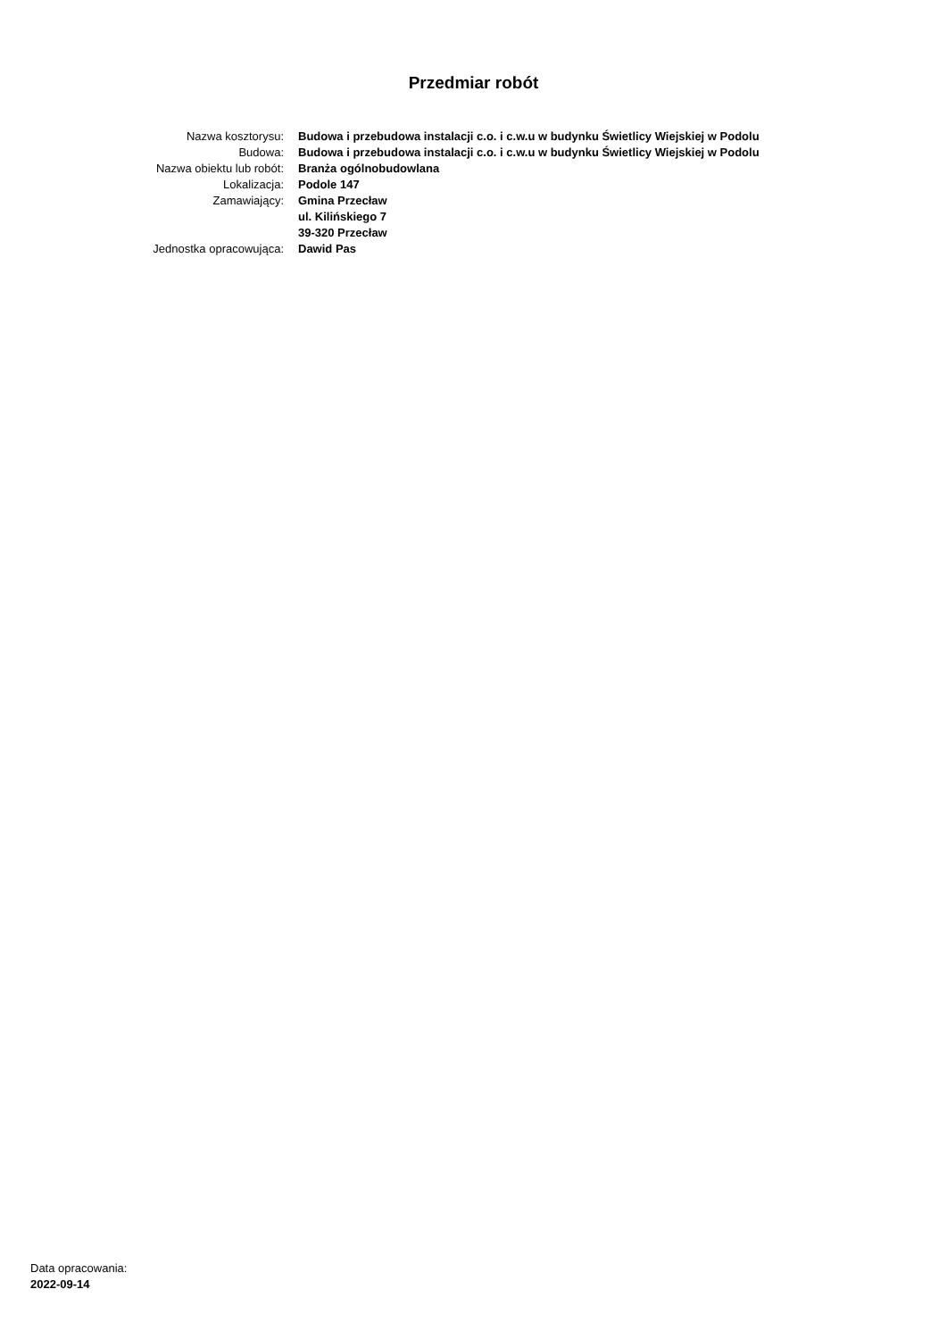Przedmiar robót
Nazwa kosztorysu:
Budowa i przebudowa instalacji c.o. i c.w.u w budynku Świetlicy Wiejskiej w Podolu
Budowa:
Budowa i przebudowa instalacji c.o. i c.w.u w budynku Świetlicy Wiejskiej w Podolu
Nazwa obiektu lub robót:
Branża ogólnobudowlana
Lokalizacja:
Podole 147
Zamawiający:
Gmina Przecław
ul. Kilińskiego 7
39-320 Przecław
Jednostka opracowująca:
Dawid Pas
Data opracowania:
2022-09-14